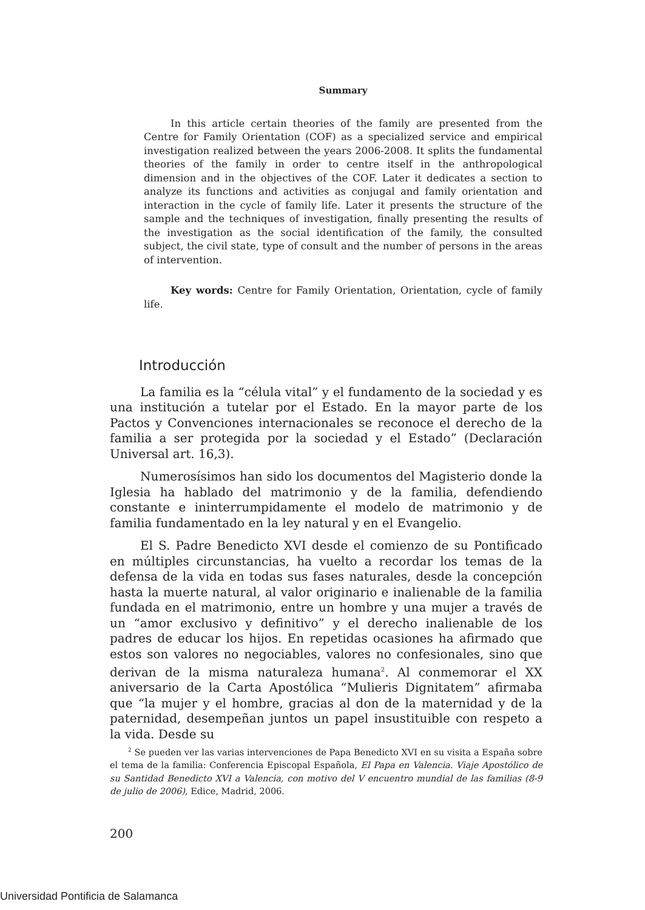Summary
In this article certain theories of the family are presented from the Centre for Family Orientation (COF) as a specialized service and empirical investigation realized between the years 2006-2008. It splits the fundamental theories of the family in order to centre itself in the anthropological dimension and in the objectives of the COF. Later it dedicates a section to analyze its functions and activities as conjugal and family orientation and interaction in the cycle of family life. Later it presents the structure of the sample and the techniques of investigation, finally presenting the results of the investigation as the social identification of the family, the consulted subject, the civil state, type of consult and the number of persons in the areas of intervention.
Key words: Centre for Family Orientation, Orientation, cycle of family life.
Introducción
La familia es la “célula vital” y el fundamento de la sociedad y es una institución a tutelar por el Estado. En la mayor parte de los Pactos y Convenciones internacionales se reconoce el derecho de la familia a ser protegida por la sociedad y el Estado” (Declaración Universal art. 16,3).
Numerosísimos han sido los documentos del Magisterio donde la Iglesia ha hablado del matrimonio y de la familia, defendiendo constante e ininterrumpidamente el modelo de matrimonio y de familia fundamentado en la ley natural y en el Evangelio.
El S. Padre Benedicto XVI desde el comienzo de su Pontificado en múltiples circunstancias, ha vuelto a recordar los temas de la defensa de la vida en todas sus fases naturales, desde la concepción hasta la muerte natural, al valor originario e inalienable de la familia fundada en el matrimonio, entre un hombre y una mujer a través de un “amor exclusivo y definitivo” y el derecho inalienable de los padres de educar los hijos. En repetidas ocasiones ha afirmado que estos son valores no negociables, valores no confesionales, sino que derivan de la misma naturaleza humana<sup>2</sup>. Al conmemorar el XX aniversario de la Carta Apostólica “Mulieris Dignitatem” afirmaba que “la mujer y el hombre, gracias al don de la maternidad y de la paternidad, desempeñan juntos un papel insustituible con respeto a la vida. Desde su
<sup>2</sup> Se pueden ver las varias intervenciones de Papa Benedicto XVI en su visita a España sobre el tema de la familia: Conferencia Episcopal Española, El Papa en Valencia. Viaje Apostólico de su Santidad Benedicto XVI a Valencia, con motivo del V encuentro mundial de las familias (8-9 de julio de 2006), Edice, Madrid, 2006.
200
Universidad Pontificia de Salamanca